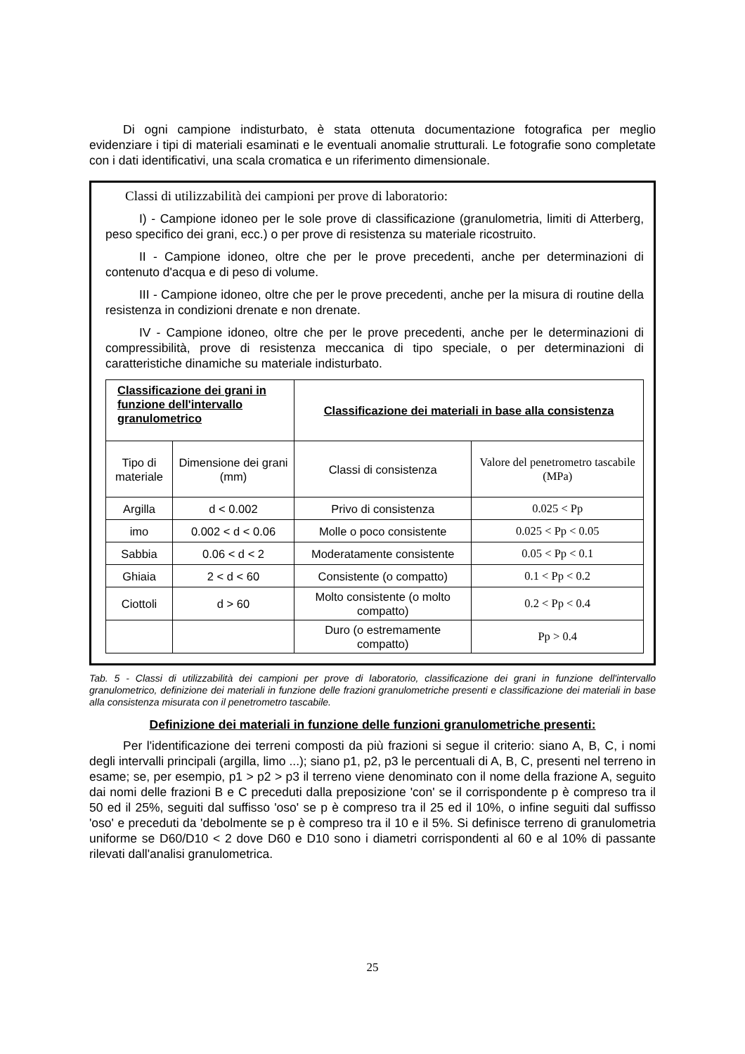Di ogni campione indisturbato, è stata ottenuta documentazione fotografica per meglio evidenziare i tipi di materiali esaminati e le eventuali anomalie strutturali. Le fotografie sono completate con i dati identificativi, una scala cromatica e un riferimento dimensionale.
Classi di utilizzabilità dei campioni per prove di laboratorio:
I) - Campione idoneo per le sole prove di classificazione (granulometria, limiti di Atterberg, peso specifico dei grani, ecc.) o per prove di resistenza su materiale ricostruito.
II - Campione idoneo, oltre che per le prove precedenti, anche per determinazioni di contenuto d'acqua e di peso di volume.
III - Campione idoneo, oltre che per le prove precedenti, anche per la misura di routine della resistenza in condizioni drenate e non drenate.
IV - Campione idoneo, oltre che per le prove precedenti, anche per le determinazioni di compressibilità, prove di resistenza meccanica di tipo speciale, o per determinazioni di caratteristiche dinamiche su materiale indisturbato.
| Classificazione dei grani in funzione dell'intervallo granulometrico | | Classificazione dei materiali in base alla consistenza | |
| --- | --- | --- | --- |
| Tipo di materiale | Dimensione dei grani (mm) | Classi di consistenza | Valore del penetrometro tascabile (MPa) |
| Argilla | d < 0.002 | Privo di consistenza | 0.025 < Pp |
| imo | 0.002 < d < 0.06 | Molle o poco consistente | 0.025 < Pp < 0.05 |
| Sabbia | 0.06 < d < 2 | Moderatamente consistente | 0.05 < Pp < 0.1 |
| Ghiaia | 2 < d < 60 | Consistente (o compatto) | 0.1 < Pp < 0.2 |
| Ciottoli | d > 60 | Molto consistente (o molto compatto) | 0.2 < Pp < 0.4 |
| | | Duro (o estremamente compatto) | Pp > 0.4 |
Tab. 5 - Classi di utilizzabilità dei campioni per prove di laboratorio, classificazione dei grani in funzione dell'intervallo granulometrico, definizione dei materiali in funzione delle frazioni granulometriche presenti e classificazione dei materiali in base alla consistenza misurata con il penetrometro tascabile.
Definizione dei materiali in funzione delle funzioni granulometriche presenti:
Per l'identificazione dei terreni composti da più frazioni si segue il criterio: siano A, B, C, i nomi degli intervalli principali (argilla, limo ...); siano p1, p2, p3 le percentuali di A, B, C, presenti nel terreno in esame; se, per esempio, p1 > p2 > p3 il terreno viene denominato con il nome della frazione A, seguito dai nomi delle frazioni B e C preceduti dalla preposizione 'con' se il corrispondente p è compreso tra il 50 ed il 25%, seguiti dal suffisso 'oso' se p è compreso tra il 25 ed il 10%, o infine seguiti dal suffisso 'oso' e preceduti da 'debolmente se p è compreso tra il 10 e il 5%. Si definisce terreno di granulometria uniforme se D60/D10 < 2 dove D60 e D10 sono i diametri corrispondenti al 60 e al 10% di passante rilevati dall'analisi granulometrica.
25